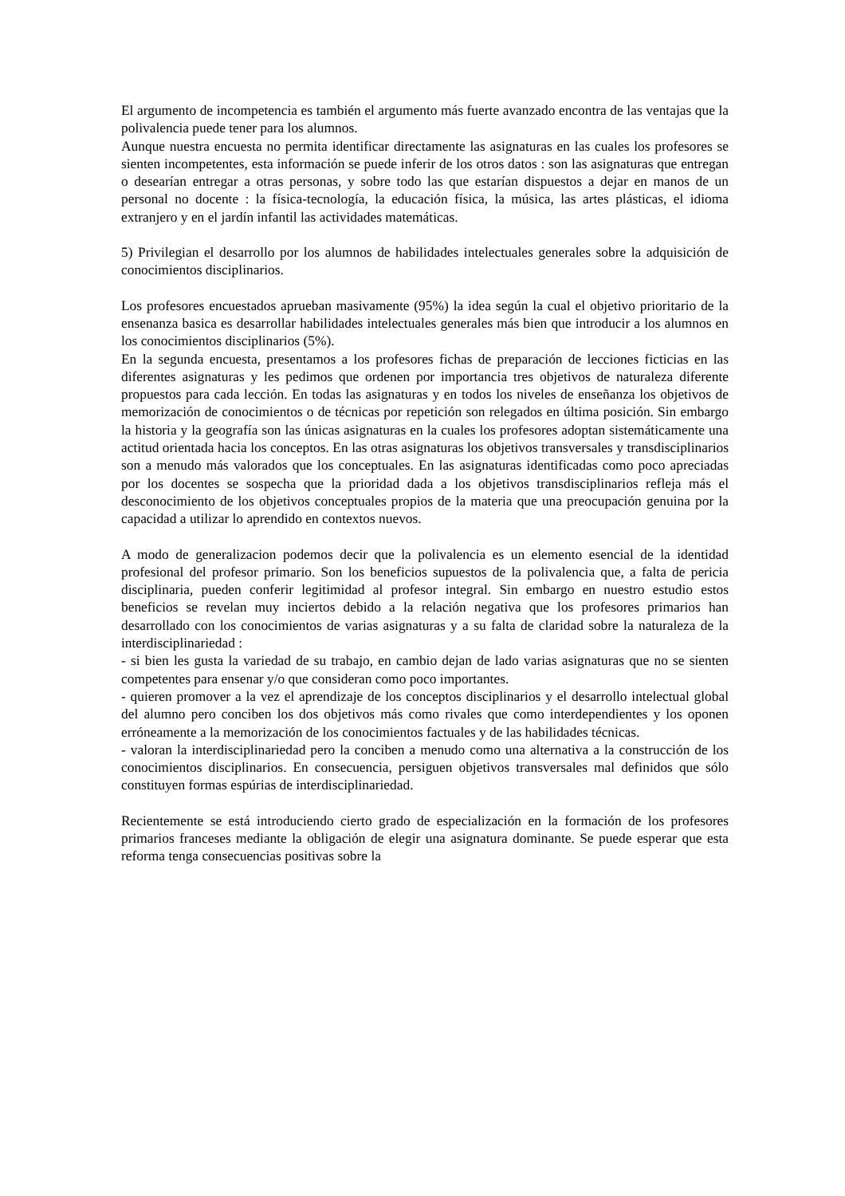El argumento de incompetencia es también el argumento más fuerte avanzado encontra de las ventajas que la polivalencia puede tener para los alumnos.
Aunque nuestra encuesta no permita identificar directamente las asignaturas en las cuales los profesores se sienten incompetentes, esta información se puede inferir de los otros datos : son las asignaturas que entregan o desearían entregar a otras personas, y sobre todo las que estarían dispuestos a dejar en manos de un personal no docente : la física-tecnología, la educación física, la música, las artes plásticas, el idioma extranjero y en el jardín infantil las actividades matemáticas.
5) Privilegian el desarrollo por los alumnos de habilidades intelectuales generales sobre la adquisición de conocimientos disciplinarios.
Los profesores encuestados aprueban masivamente (95%) la idea según la cual el objetivo prioritario de la ensenanza basica es desarrollar habilidades intelectuales generales más bien que introducir a los alumnos en los conocimientos disciplinarios (5%).
En la segunda encuesta, presentamos a los profesores fichas de preparación de lecciones ficticias en las diferentes asignaturas y les pedimos que ordenen por importancia tres objetivos de naturaleza diferente propuestos para cada lección. En todas las asignaturas y en todos los niveles de enseñanza los objetivos de memorización de conocimientos o de técnicas por repetición son relegados en última posición. Sin embargo la historia y la geografía son las únicas asignaturas en la cuales los profesores adoptan sistemáticamente una actitud orientada hacia los conceptos. En las otras asignaturas los objetivos transversales y transdisciplinarios son a menudo más valorados que los conceptuales. En las asignaturas identificadas como poco apreciadas por los docentes se sospecha que la prioridad dada a los objetivos transdisciplinarios refleja más el desconocimiento de los objetivos conceptuales propios de la materia que una preocupación genuina por la capacidad a utilizar lo aprendido en contextos nuevos.
A modo de generalizacion podemos decir que la polivalencia es un elemento esencial de la identidad profesional del profesor primario. Son los beneficios supuestos de la polivalencia que, a falta de pericia disciplinaria, pueden conferir legitimidad al profesor integral. Sin embargo en nuestro estudio estos beneficios se revelan muy inciertos debido a la relación negativa que los profesores primarios han desarrollado con los conocimientos de varias asignaturas y a su falta de claridad sobre la naturaleza de la interdisciplinariedad :
- si bien les gusta la variedad de su trabajo, en cambio dejan de lado varias asignaturas que no se sienten competentes para ensenar y/o que consideran como poco importantes.
- quieren promover a la vez el aprendizaje de los conceptos disciplinarios y el desarrollo intelectual global del alumno pero conciben los dos objetivos más como rivales que como interdependientes y los oponen erróneamente a la memorización de los conocimientos factuales y de las habilidades técnicas.
- valoran la interdisciplinariedad pero la conciben a menudo como una alternativa a la construcción de los conocimientos disciplinarios. En consecuencia, persiguen objetivos transversales mal definidos que sólo constituyen formas espúrias de interdisciplinariedad.
Recientemente se está introduciendo cierto grado de especialización en la formación de los profesores primarios franceses mediante la obligación de elegir una asignatura dominante. Se puede esperar que esta reforma tenga consecuencias positivas sobre la